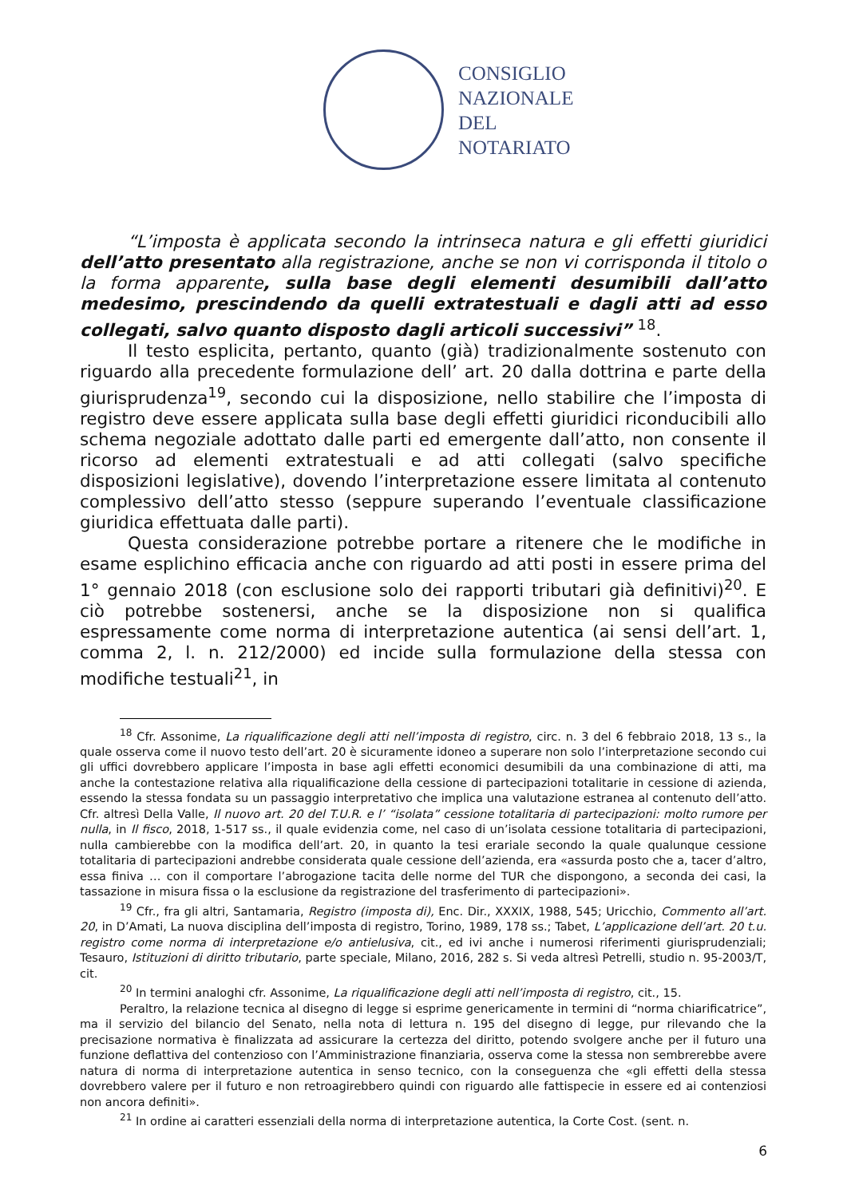CONSIGLIO
NAZIONALE
DEL
NOTARIATO
“L’imposta è applicata secondo la intrinseca natura e gli effetti giuridici dell’atto presentato alla registrazione, anche se non vi corrisponda il titolo o la forma apparente, sulla base degli elementi desumibili dall’atto medesimo, prescindendo da quelli extratestuali e dagli atti ad esso collegati, salvo quanto disposto dagli articoli successivi” <sup>18</sup>.
Il testo esplicita, pertanto, quanto (già) tradizionalmente sostenuto con riguardo alla precedente formulazione dell’ art. 20 dalla dottrina e parte della giurisprudenza<sup>19</sup>, secondo cui la disposizione, nello stabilire che l’imposta di registro deve essere applicata sulla base degli effetti giuridici riconducibili allo schema negoziale adottato dalle parti ed emergente dall’atto, non consente il ricorso ad elementi extratestuali e ad atti collegati (salvo specifiche disposizioni legislative), dovendo l’interpretazione essere limitata al contenuto complessivo dell’atto stesso (seppure superando l’eventuale classificazione giuridica effettuata dalle parti).
Questa considerazione potrebbe portare a ritenere che le modifiche in esame esplichino efficacia anche con riguardo ad atti posti in essere prima del 1° gennaio 2018 (con esclusione solo dei rapporti tributari già definitivi)<sup>20</sup>. E ciò potrebbe sostenersi, anche se la disposizione non si qualifica espressamente come norma di interpretazione autentica (ai sensi dell’art. 1, comma 2, l. n. 212/2000) ed incide sulla formulazione della stessa con modifiche testuali<sup>21</sup>, in
<sup>18</sup> Cfr. Assonime, La riqualificazione degli atti nell’imposta di registro, circ. n. 3 del 6 febbraio 2018, 13 s., la quale osserva come il nuovo testo dell’art. 20 è sicuramente idoneo a superare non solo l’interpretazione secondo cui gli uffici dovrebbero applicare l’imposta in base agli effetti economici desumibili da una combinazione di atti, ma anche la contestazione relativa alla riqualificazione della cessione di partecipazioni totalitarie in cessione di azienda, essendo la stessa fondata su un passaggio interpretativo che implica una valutazione estranea al contenuto dell’atto. Cfr. altresì Della Valle, Il nuovo art. 20 del T.U.R. e l’ “isolata” cessione totalitaria di partecipazioni: molto rumore per nulla, in Il fisco, 2018, 1-517 ss., il quale evidenzia come, nel caso di un’isolata cessione totalitaria di partecipazioni, nulla cambierebbe con la modifica dell’art. 20, in quanto la tesi erariale secondo la quale qualunque cessione totalitaria di partecipazioni andrebbe considerata quale cessione dell’azienda, era «assurda posto che a, tacer d’altro, essa finiva … con il comportare l’abrogazione tacita delle norme del TUR che dispongono, a seconda dei casi, la tassazione in misura fissa o la esclusione da registrazione del trasferimento di partecipazioni».
<sup>19</sup> Cfr., fra gli altri, Santamaria, Registro (imposta di), Enc. Dir., XXXIX, 1988, 545; Uricchio, Commento all’art. 20, in D’Amati, La nuova disciplina dell’imposta di registro, Torino, 1989, 178 ss.; Tabet, L’applicazione dell’art. 20 t.u. registro come norma di interpretazione e/o antielusiva, cit., ed ivi anche i numerosi riferimenti giurisprudenziali; Tesauro, Istituzioni di diritto tributario, parte speciale, Milano, 2016, 282 s. Si veda altresì Petrelli, studio n. 95-2003/T, cit.
<sup>20</sup> In termini analoghi cfr. Assonime, La riqualificazione degli atti nell’imposta di registro, cit., 15.
Peraltro, la relazione tecnica al disegno di legge si esprime genericamente in termini di “norma chiarificatrice”, ma il servizio del bilancio del Senato, nella nota di lettura n. 195 del disegno di legge, pur rilevando che la precisazione normativa è finalizzata ad assicurare la certezza del diritto, potendo svolgere anche per il futuro una funzione deflattiva del contenzioso con l’Amministrazione finanziaria, osserva come la stessa non sembrerebbe avere natura di norma di interpretazione autentica in senso tecnico, con la conseguenza che «gli effetti della stessa dovrebbero valere per il futuro e non retroagirebbero quindi con riguardo alle fattispecie in essere ed ai contenziosi non ancora definiti».
<sup>21</sup> In ordine ai caratteri essenziali della norma di interpretazione autentica, la Corte Cost. (sent. n.
6